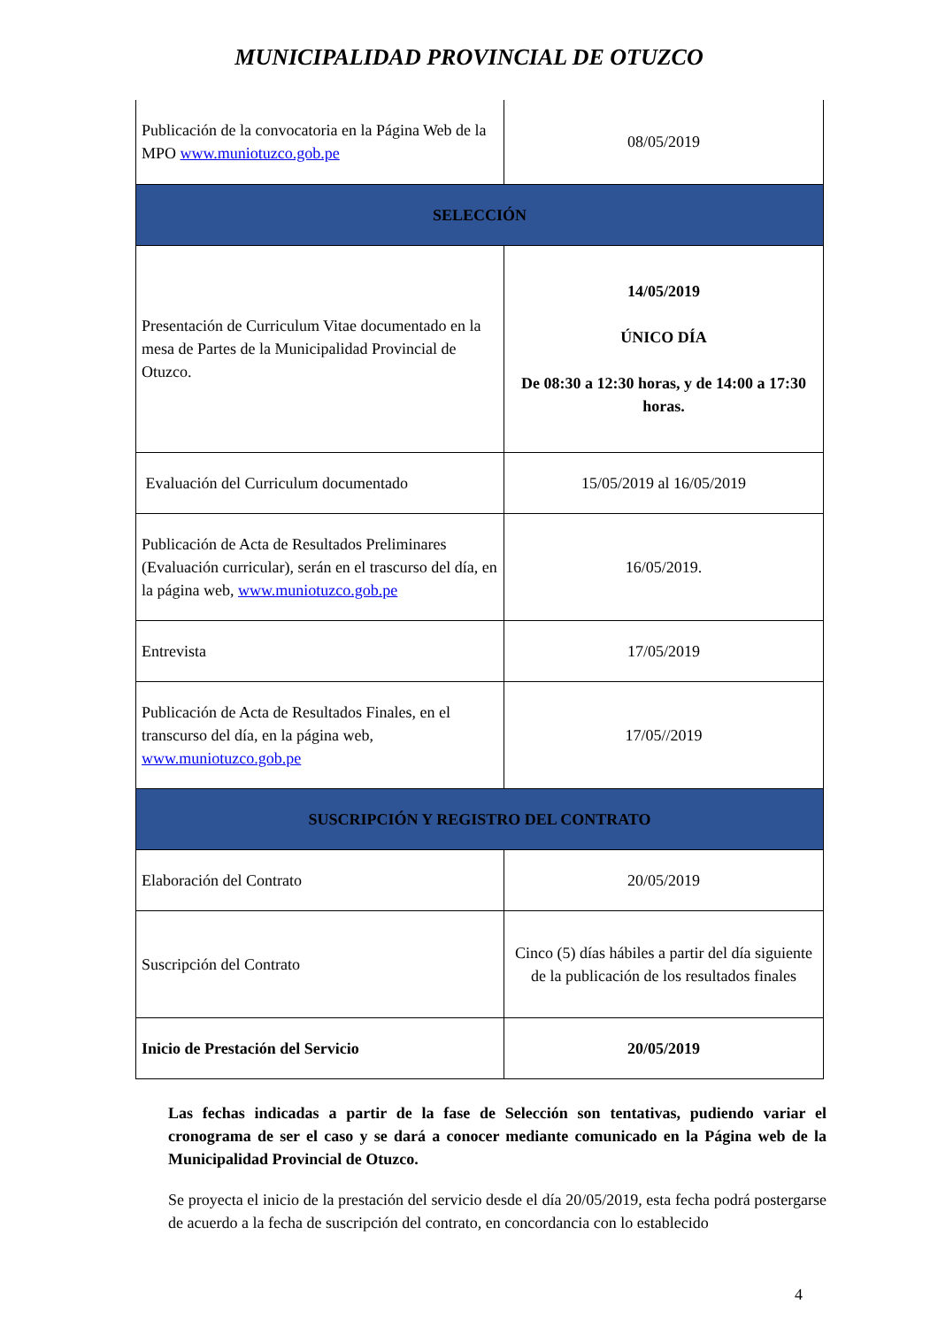MUNICIPALIDAD PROVINCIAL DE OTUZCO
| Publicación de la convocatoria en la Página Web de la MPO www.muniotuzco.gob.pe | 08/05/2019 |
| SELECCIÓN | |
| Presentación de Curriculum Vitae documentado en la mesa de Partes de la Municipalidad Provincial de Otuzco. | 14/05/2019 ÚNICO DÍA De 08:30 a 12:30 horas, y de 14:00 a 17:30 horas. |
| Evaluación del Curriculum documentado | 15/05/2019 al 16/05/2019 |
| Publicación de Acta de Resultados Preliminares (Evaluación curricular), serán en el trascurso del día, en la página web, www.muniotuzco.gob.pe | 16/05/2019. |
| Entrevista | 17/05/2019 |
| Publicación de Acta de Resultados Finales, en el transcurso del día, en la página web, www.muniotuzco.gob.pe | 17/05//2019 |
| SUSCRIPCIÓN Y REGISTRO DEL CONTRATO | |
| Elaboración del Contrato | 20/05/2019 |
| Suscripción del Contrato | Cinco (5) días hábiles a partir del día siguiente de la publicación de los resultados finales |
| Inicio de Prestación del Servicio | 20/05/2019 |
Las fechas indicadas a partir de la fase de Selección son tentativas, pudiendo variar el cronograma de ser el caso y se dará a conocer mediante comunicado en la Página web de la Municipalidad Provincial de Otuzco.
Se proyecta el inicio de la prestación del servicio desde el día 20/05/2019, esta fecha podrá postergarse de acuerdo a la fecha de suscripción del contrato, en concordancia con lo establecido
4